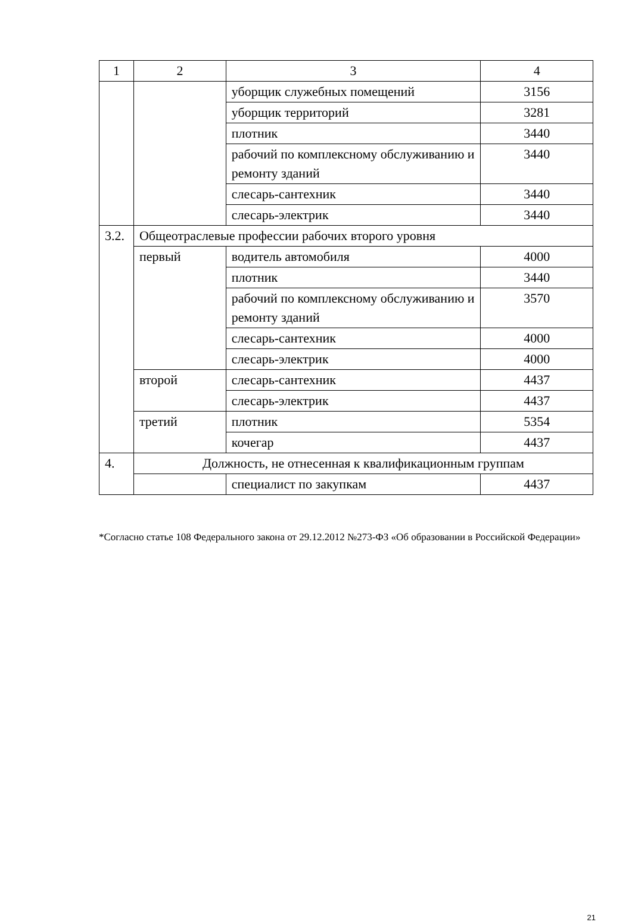| 1 | 2 | 3 | 4 |
| --- | --- | --- | --- |
| | | уборщик служебных помещений | 3156 |
| | | уборщик территорий | 3281 |
| | | плотник | 3440 |
| | | рабочий по комплексному обслуживанию и ремонту зданий | 3440 |
| | | слесарь-сантехник | 3440 |
| | | слесарь-электрик | 3440 |
| 3.2. | Общеотраслевые профессии рабочих второго уровня | | |
| | первый | водитель автомобиля | 4000 |
| | | плотник | 3440 |
| | | рабочий по комплексному обслуживанию и ремонту зданий | 3570 |
| | | слесарь-сантехник | 4000 |
| | | слесарь-электрик | 4000 |
| | второй | слесарь-сантехник | 4437 |
| | | слесарь-электрик | 4437 |
| | третий | плотник | 5354 |
| | | кочегар | 4437 |
| 4. | Должность, не отнесенная к квалификационным группам | | |
| | | специалист по закупкам | 4437 |
*Согласно статье 108 Федерального закона от 29.12.2012 №273-ФЗ «Об образовании в Российской Федерации»
21